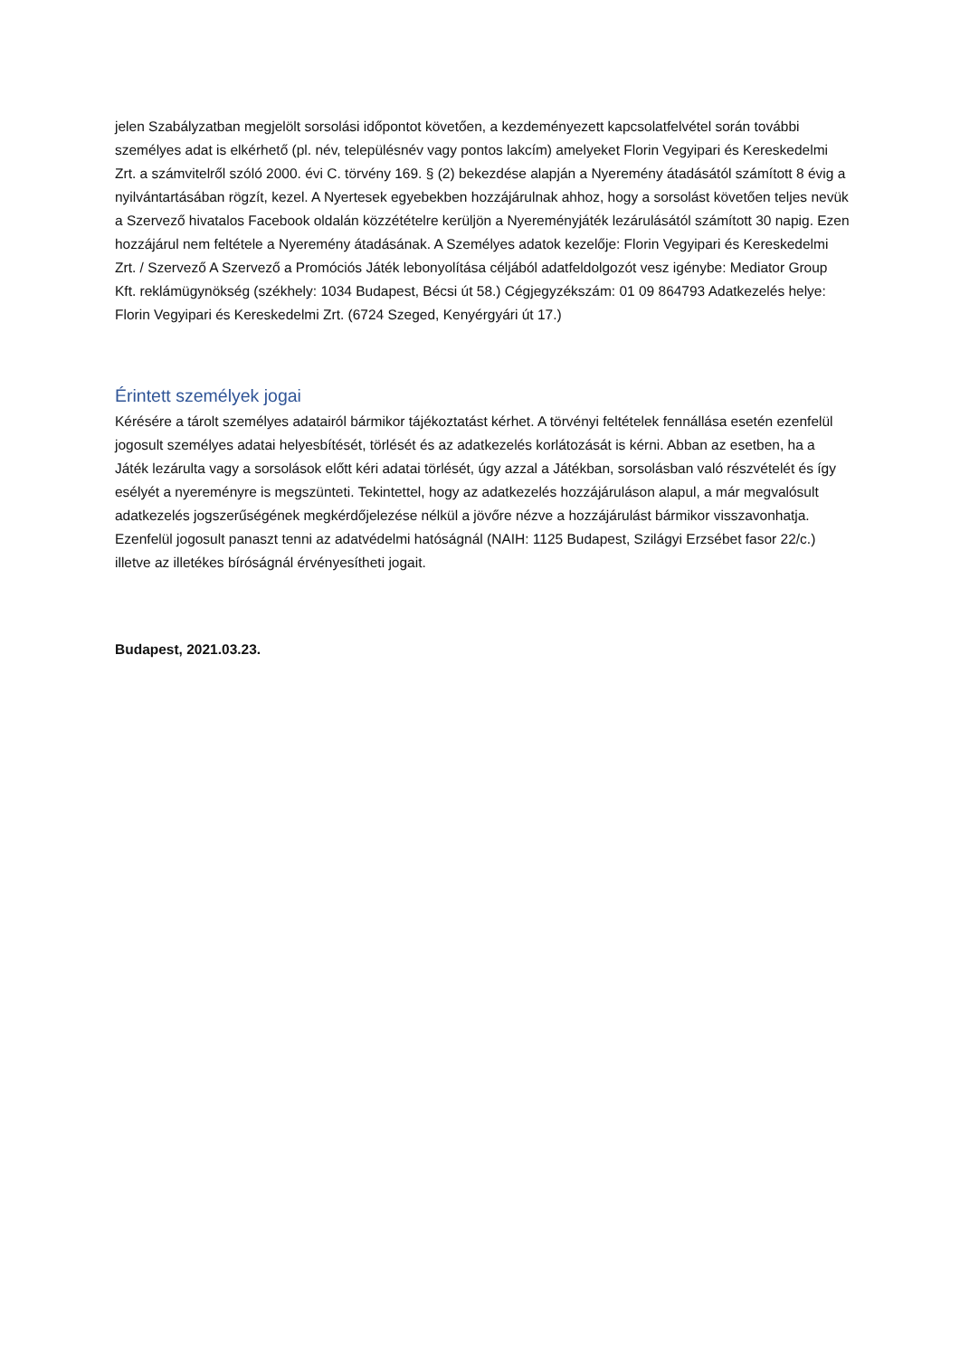jelen Szabályzatban megjelölt sorsolási időpontot követően, a kezdeményezett kapcsolatfelvétel során további személyes adat is elkérhető (pl. név, településnév vagy pontos lakcím) amelyeket Florin Vegyipari és Kereskedelmi Zrt. a számvitelről szóló 2000. évi C. törvény 169. § (2) bekezdése alapján a Nyeremény átadásától számított 8 évig a nyilvántartásában rögzít, kezel. A Nyertesek egyebekben hozzájárulnak ahhoz, hogy a sorsolást követően teljes nevük a Szervező hivatalos Facebook oldalán közzétételre kerüljön a Nyereményjáték lezárulásától számított 30 napig. Ezen hozzájárul nem feltétele a Nyeremény átadásának. A Személyes adatok kezelője: Florin Vegyipari és Kereskedelmi Zrt. / Szervező A Szervező a Promóciós Játék lebonyolítása céljából adatfeldolgozót vesz igénybe: Mediator Group Kft. reklámügynökség (székhely: 1034 Budapest, Bécsi út 58.) Cégjegyzékszám: 01 09 864793 Adatkezelés helye: Florin Vegyipari és Kereskedelmi Zrt. (6724 Szeged, Kenyérgyári út 17.)
Érintett személyek jogai
Kérésére a tárolt személyes adatairól bármikor tájékoztatást kérhet. A törvényi feltételek fennállása esetén ezenfelül jogosult személyes adatai helyesbítését, törlését és az adatkezelés korlátozását is kérni. Abban az esetben, ha a Játék lezárulta vagy a sorsolások előtt kéri adatai törlését, úgy azzal a Játékban, sorsolásban való részvételét és így esélyét a nyereményre is megszünteti. Tekintettel, hogy az adatkezelés hozzájáruláson alapul, a már megvalósult adatkezelés jogszerűségének megkérdőjelezése nélkül a jövőre nézve a hozzájárulást bármikor visszavonhatja. Ezenfelül jogosult panaszt tenni az adatvédelmi hatóságnál (NAIH: 1125 Budapest, Szilágyi Erzsébet fasor 22/c.) illetve az illetékes bíróságnál érvényesítheti jogait.
Budapest, 2021.03.23.